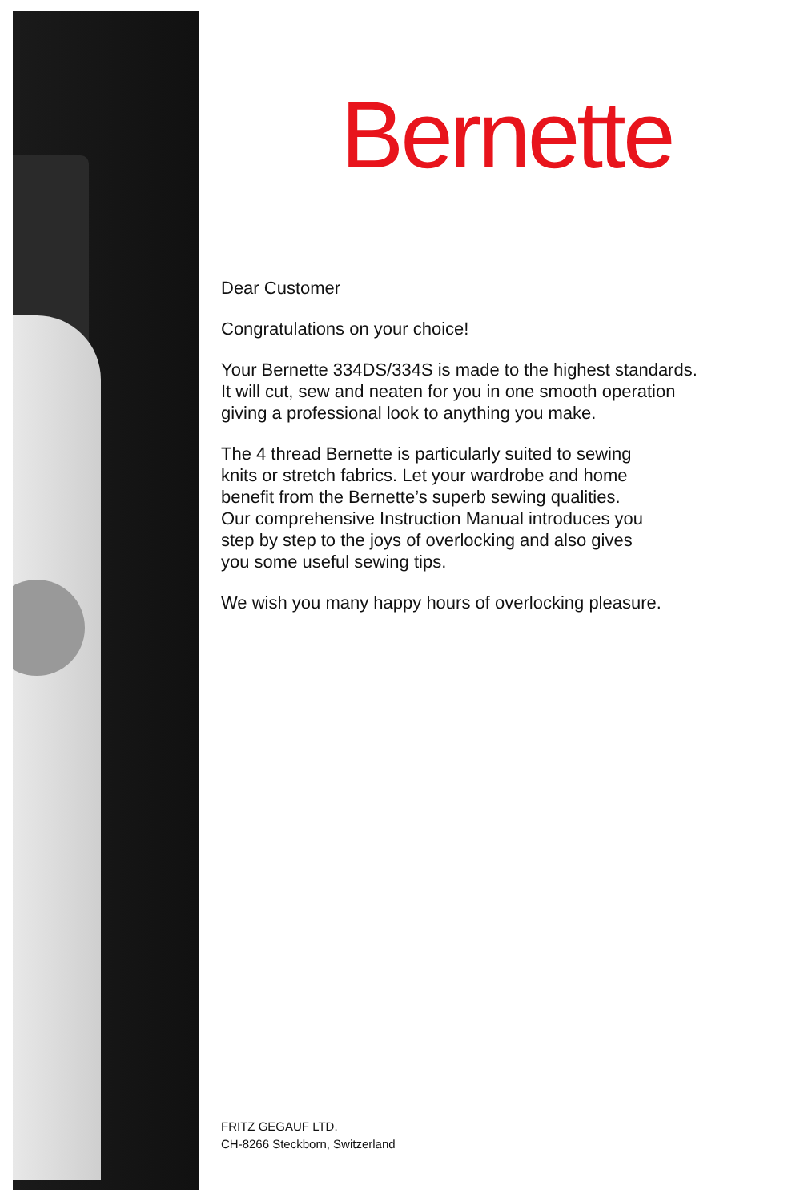Bernette
Dear Customer
Congratulations on your choice!
Your Bernette 334DS/334S is made to the highest standards.
It will cut, sew and neaten for you in one smooth operation
giving a professional look to anything you make.
The 4 thread Bernette is particularly suited to sewing
knits or stretch fabrics. Let your wardrobe and home
benefit from the Bernette’s superb sewing qualities.
Our comprehensive Instruction Manual introduces you
step by step to the joys of overlocking and also gives
you some useful sewing tips.
We wish you many happy hours of overlocking pleasure.
FRITZ GEGAUF LTD.
CH-8266 Steckborn, Switzerland